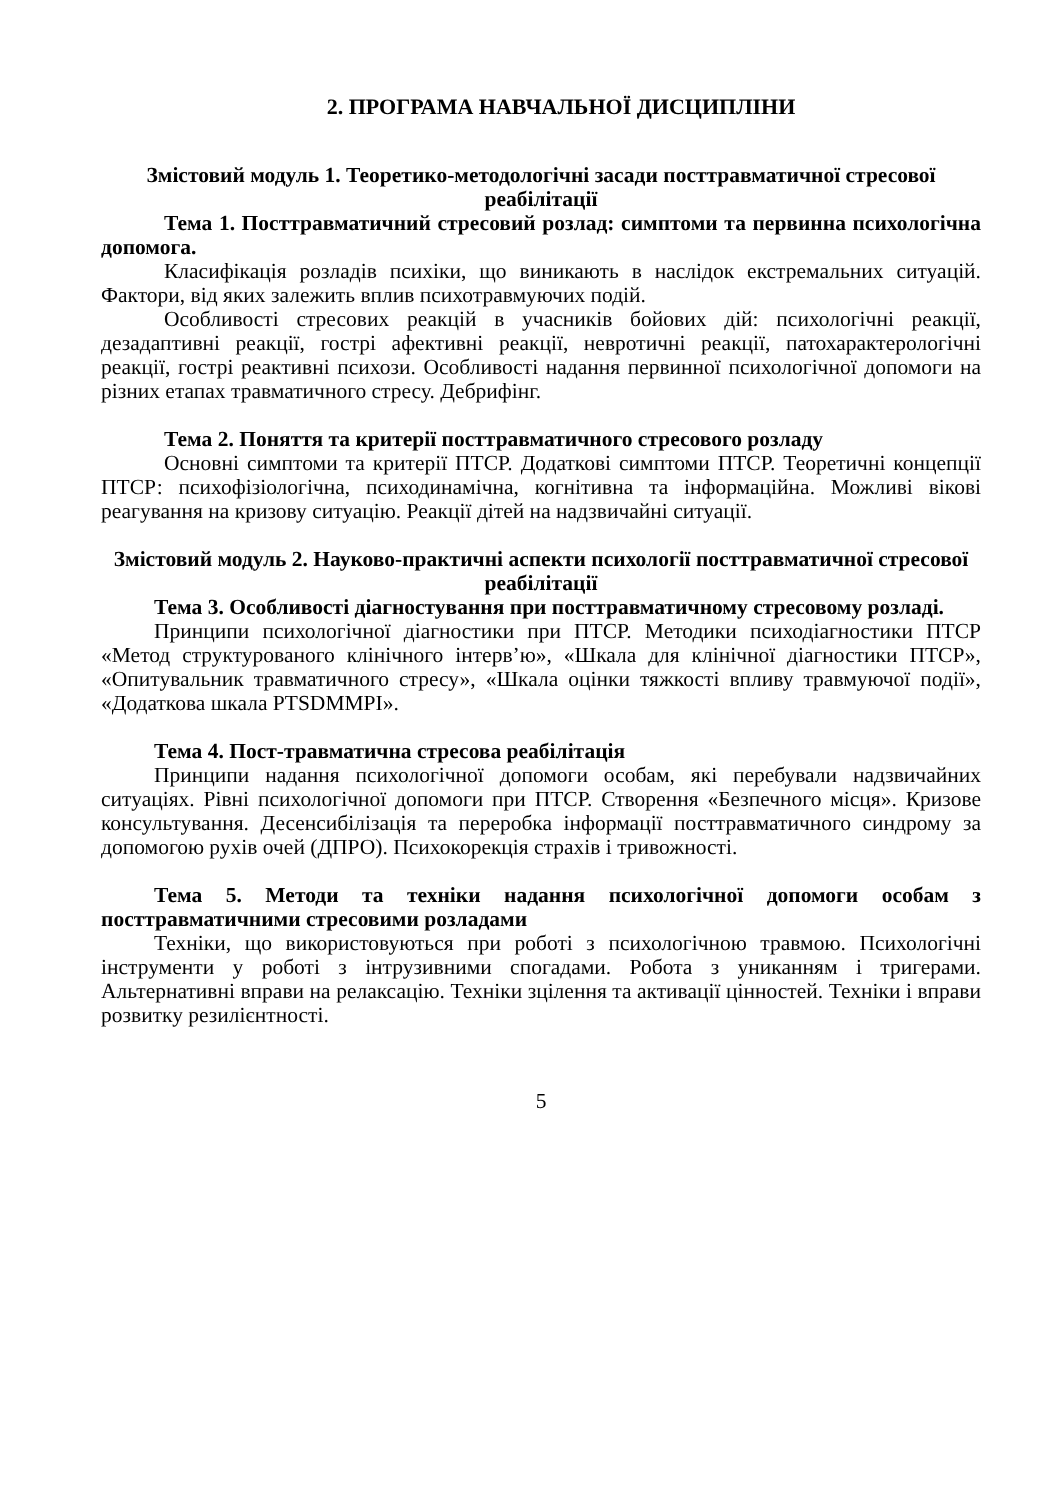2. ПРОГРАМА НАВЧАЛЬНОЇ ДИСЦИПЛІНИ
Змістовий модуль 1. Теоретико-методологічні засади посттравматичної стресової реабілітації
Тема 1. Посттравматичний стресовий розлад: симптоми та первинна психологічна допомога.
Класифікація розладів психіки, що виникають в наслідок екстремальних ситуацій. Фактори, від яких залежить вплив психотравмуючих подій.
Особливості стресових реакцій в учасників бойових дій: психологічні реакції, дезадаптивні реакції, гострі афективні реакції, невротичні реакції, патохарактерологічні реакції, гострі реактивні психози. Особливості надання первинної психологічної допомоги на різних етапах травматичного стресу. Дебрифінг.
Тема 2. Поняття та критерії посттравматичного стресового розладу
Основні симптоми та критерії ПТСР. Додаткові симптоми ПТСР. Теоретичні концепції ПТСР: психофізіологічна, психодинамічна, когнітивна та інформаційна. Можливі вікові реагування на кризову ситуацію. Реакції дітей на надзвичайні ситуації.
Змістовий модуль 2. Науково-практичні аспекти психології посттравматичної стресової реабілітації
Тема 3. Особливості діагностування при посттравматичному стресовому розладі.
Принципи психологічної діагностики при ПТСР. Методики психодіагностики ПТСР «Метод структурованого клінічного інтерв’ю», «Шкала для клінічної діагностики ПТСР», «Опитувальник травматичного стресу», «Шкала оцінки тяжкості впливу травмуючої події», «Додаткова шкала PTSDMMPI».
Тема 4. Пост-травматична стресова реабілітація
Принципи надання психологічної допомоги особам, які перебували надзвичайних ситуаціях. Рівні психологічної допомоги при ПТСР. Створення «Безпечного місця». Кризове консультування. Десенсибілізація та переробка інформації посттравматичного синдрому за допомогою рухів очей (ДПРО). Психокорекція страхів і тривожності.
Тема 5. Методи та техніки надання психологічної допомоги особам з посттравматичними стресовими розладами
Техніки, що використовуються при роботі з психологічною травмою. Психологічні інструменти у роботі з інтрузивними спогадами. Робота з униканням і тригерами. Альтернативні вправи на релаксацію. Техніки зцілення та активації цінностей. Техніки і вправи розвитку резилієнтності.
5